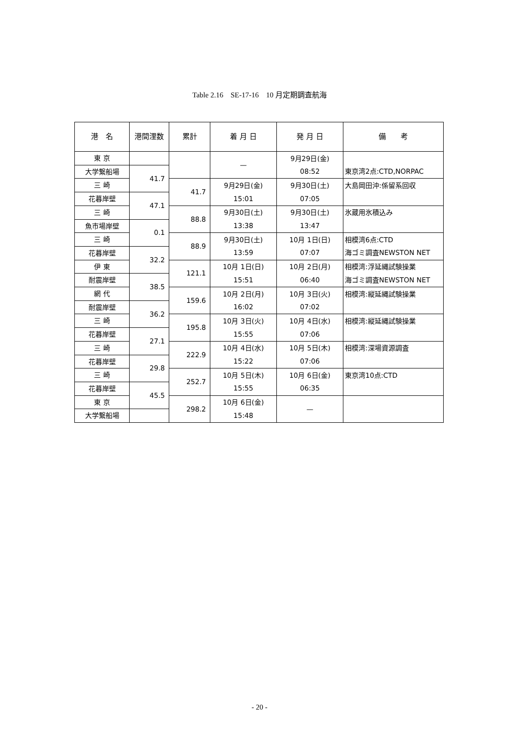Table 2.16　SE-17-16　10 月定期調査航海
| 港 名 | 港間浬数 | 累計 | 着 月 日 | 発 月 日 | 備 考 |
| --- | --- | --- | --- | --- | --- |
| 東 京 | | | — | 9月29日(金) 08:52 | 東京湾2点:CTD,NORPAC |
| 大学繋船場 | 41.7 | | | | |
| 三 崎 | | 41.7 | 9月29日(金) 15:01 | 9月30日(土) 07:05 | 大島岡田沖:係留系回収 |
| 花暮岸壁 | 47.1 | | | | |
| 三 崎 | | 88.8 | 9月30日(土) 13:38 | 9月30日(土) 13:47 | 氷蔵用氷積込み |
| 魚市場岸壁 | 0.1 | | | | |
| 三 崎 | | 88.9 | 9月30日(土) 13:59 | 10月 1日(日) 07:07 | 相模湾6点:CTD 海ゴミ調査NEWSTON NET |
| 花暮岸壁 | 32.2 | | | | |
| 伊 東 | | 121.1 | 10月 1日(日) 15:51 | 10月 2日(月) 06:40 | 相模湾:浮延縄試験操業 海ゴミ調査NEWSTON NET |
| 耐震岸壁 | 38.5 | | | | |
| 網 代 | | 159.6 | 10月 2日(月) 16:02 | 10月 3日(火) 07:02 | 相模湾:縦延縄試験操業 |
| 耐震岸壁 | 36.2 | | | | |
| 三 崎 | | 195.8 | 10月 3日(火) 15:55 | 10月 4日(水) 07:06 | 相模湾:縦延縄試験操業 |
| 花暮岸壁 | 27.1 | | | | |
| 三 崎 | | 222.9 | 10月 4日(水) 15:22 | 10月 5日(木) 07:06 | 相模湾:深場資源調査 |
| 花暮岸壁 | 29.8 | | | | |
| 三 崎 | | 252.7 | 10月 5日(木) 15:55 | 10月 6日(金) 06:35 | 東京湾10点:CTD |
| 花暮岸壁 | 45.5 | | | | |
| 東 京 | | 298.2 | 10月 6日(金) 15:48 | — | |
| 大学繋船場 | | | | | |
- 20 -